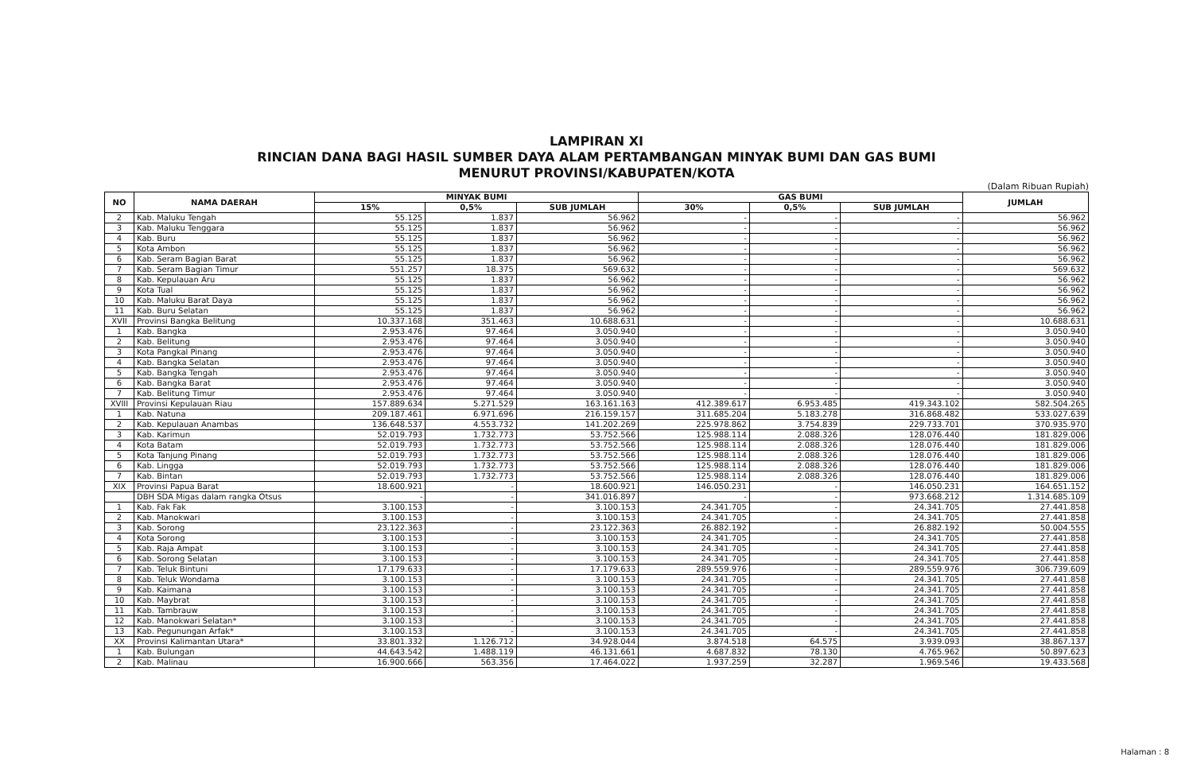LAMPIRAN XI
RINCIAN DANA BAGI HASIL SUMBER DAYA ALAM PERTAMBANGAN MINYAK BUMI DAN GAS BUMI
MENURUT PROVINSI/KABUPATEN/KOTA
(Dalam Ribuan Rupiah)
| NO | NAMA DAERAH | MINYAK BUMI | | | GAS BUMI | | | JUMLAH |
| --- | --- | --- | --- | --- | --- | --- | --- | --- |
| | | 15% | 0,5% | SUB JUMLAH | 30% | 0,5% | SUB JUMLAH | |
| 2 | Kab. Maluku Tengah | 55.125 | 1.837 | 56.962 | - | - | - | 56.962 |
| 3 | Kab. Maluku Tenggara | 55.125 | 1.837 | 56.962 | - | - | - | 56.962 |
| 4 | Kab. Buru | 55.125 | 1.837 | 56.962 | - | - | - | 56.962 |
| 5 | Kota Ambon | 55.125 | 1.837 | 56.962 | - | - | - | 56.962 |
| 6 | Kab. Seram Bagian Barat | 55.125 | 1.837 | 56.962 | - | - | - | 56.962 |
| 7 | Kab. Seram Bagian Timur | 551.257 | 18.375 | 569.632 | - | - | - | 569.632 |
| 8 | Kab. Kepulauan Aru | 55.125 | 1.837 | 56.962 | - | - | - | 56.962 |
| 9 | Kota Tual | 55.125 | 1.837 | 56.962 | - | - | - | 56.962 |
| 10 | Kab. Maluku Barat Daya | 55.125 | 1.837 | 56.962 | - | - | - | 56.962 |
| 11 | Kab. Buru Selatan | 55.125 | 1.837 | 56.962 | - | - | - | 56.962 |
| XVII | Provinsi Bangka Belitung | 10.337.168 | 351.463 | 10.688.631 | - | - | - | 10.688.631 |
| 1 | Kab. Bangka | 2.953.476 | 97.464 | 3.050.940 | - | - | - | 3.050.940 |
| 2 | Kab. Belitung | 2.953.476 | 97.464 | 3.050.940 | - | - | - | 3.050.940 |
| 3 | Kota Pangkal Pinang | 2.953.476 | 97.464 | 3.050.940 | - | - | - | 3.050.940 |
| 4 | Kab. Bangka Selatan | 2.953.476 | 97.464 | 3.050.940 | - | - | - | 3.050.940 |
| 5 | Kab. Bangka Tengah | 2.953.476 | 97.464 | 3.050.940 | - | - | - | 3.050.940 |
| 6 | Kab. Bangka Barat | 2.953.476 | 97.464 | 3.050.940 | - | - | - | 3.050.940 |
| 7 | Kab. Belitung Timur | 2.953.476 | 97.464 | 3.050.940 | - | - | - | 3.050.940 |
| XVIII | Provinsi Kepulauan Riau | 157.889.634 | 5.271.529 | 163.161.163 | 412.389.617 | 6.953.485 | 419.343.102 | 582.504.265 |
| 1 | Kab. Natuna | 209.187.461 | 6.971.696 | 216.159.157 | 311.685.204 | 5.183.278 | 316.868.482 | 533.027.639 |
| 2 | Kab. Kepulauan Anambas | 136.648.537 | 4.553.732 | 141.202.269 | 225.978.862 | 3.754.839 | 229.733.701 | 370.935.970 |
| 3 | Kab. Karimun | 52.019.793 | 1.732.773 | 53.752.566 | 125.988.114 | 2.088.326 | 128.076.440 | 181.829.006 |
| 4 | Kota Batam | 52.019.793 | 1.732.773 | 53.752.566 | 125.988.114 | 2.088.326 | 128.076.440 | 181.829.006 |
| 5 | Kota Tanjung Pinang | 52.019.793 | 1.732.773 | 53.752.566 | 125.988.114 | 2.088.326 | 128.076.440 | 181.829.006 |
| 6 | Kab. Lingga | 52.019.793 | 1.732.773 | 53.752.566 | 125.988.114 | 2.088.326 | 128.076.440 | 181.829.006 |
| 7 | Kab. Bintan | 52.019.793 | 1.732.773 | 53.752.566 | 125.988.114 | 2.088.326 | 128.076.440 | 181.829.006 |
| XIX | Provinsi Papua Barat | 18.600.921 | - | 18.600.921 | 146.050.231 | - | 146.050.231 | 164.651.152 |
| | DBH SDA Migas dalam rangka Otsus | - | - | 341.016.897 | - | - | 973.668.212 | 1.314.685.109 |
| 1 | Kab. Fak Fak | 3.100.153 | - | 3.100.153 | 24.341.705 | - | 24.341.705 | 27.441.858 |
| 2 | Kab. Manokwari | 3.100.153 | - | 3.100.153 | 24.341.705 | - | 24.341.705 | 27.441.858 |
| 3 | Kab. Sorong | 23.122.363 | - | 23.122.363 | 26.882.192 | - | 26.882.192 | 50.004.555 |
| 4 | Kota Sorong | 3.100.153 | - | 3.100.153 | 24.341.705 | - | 24.341.705 | 27.441.858 |
| 5 | Kab. Raja Ampat | 3.100.153 | - | 3.100.153 | 24.341.705 | - | 24.341.705 | 27.441.858 |
| 6 | Kab. Sorong Selatan | 3.100.153 | - | 3.100.153 | 24.341.705 | - | 24.341.705 | 27.441.858 |
| 7 | Kab. Teluk Bintuni | 17.179.633 | - | 17.179.633 | 289.559.976 | - | 289.559.976 | 306.739.609 |
| 8 | Kab. Teluk Wondama | 3.100.153 | - | 3.100.153 | 24.341.705 | - | 24.341.705 | 27.441.858 |
| 9 | Kab. Kaimana | 3.100.153 | - | 3.100.153 | 24.341.705 | - | 24.341.705 | 27.441.858 |
| 10 | Kab. Maybrat | 3.100.153 | - | 3.100.153 | 24.341.705 | - | 24.341.705 | 27.441.858 |
| 11 | Kab. Tambrauw | 3.100.153 | - | 3.100.153 | 24.341.705 | - | 24.341.705 | 27.441.858 |
| 12 | Kab. Manokwari Selatan* | 3.100.153 | - | 3.100.153 | 24.341.705 | - | 24.341.705 | 27.441.858 |
| 13 | Kab. Pegunungan Arfak* | 3.100.153 | - | 3.100.153 | 24.341.705 | - | 24.341.705 | 27.441.858 |
| XX | Provinsi Kalimantan Utara* | 33.801.332 | 1.126.712 | 34.928.044 | 3.874.518 | 64.575 | 3.939.093 | 38.867.137 |
| 1 | Kab. Bulungan | 44.643.542 | 1.488.119 | 46.131.661 | 4.687.832 | 78.130 | 4.765.962 | 50.897.623 |
| 2 | Kab. Malinau | 16.900.666 | 563.356 | 17.464.022 | 1.937.259 | 32.287 | 1.969.546 | 19.433.568 |
Halaman : 8